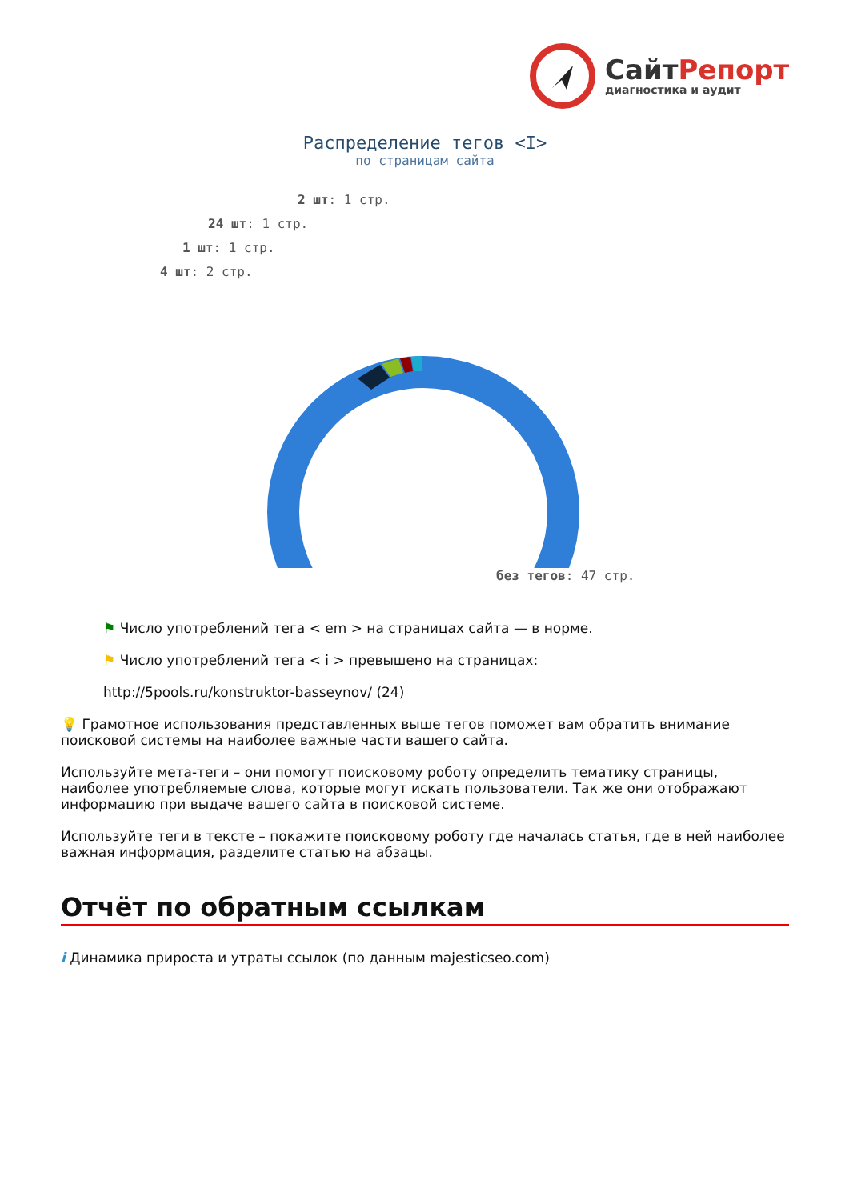СайтРепорт
диагностика и аудит
Распределение тегов <I>
по страницам сайта
2 шт: 1 стр.
24 шт: 1 стр.
1 шт: 1 стр.
4 шт: 2 стр.
без тегов: 47 стр.
⚑ Число употреблений тега < em > на страницах сайта — в норме.
⚑ Число употреблений тега < i > превышено на страницах:
http://5pools.ru/konstruktor-basseynov/ (24)
💡 Грамотное использования представленных выше тегов поможет вам обратить внимание поисковой системы на наиболее важные части вашего сайта.
Используйте мета-теги – они помогут поисковому роботу определить тематику страницы, наиболее употребляемые слова, которые могут искать пользователи. Так же они отображают информацию при выдаче вашего сайта в поисковой системе.
Используйте теги в тексте – покажите поисковому роботу где началась статья, где в ней наиболее важная информация, разделите статью на абзацы.
Отчёт по обратным ссылкам
i Динамика прироста и утраты ссылок (по данным majesticseo.com)